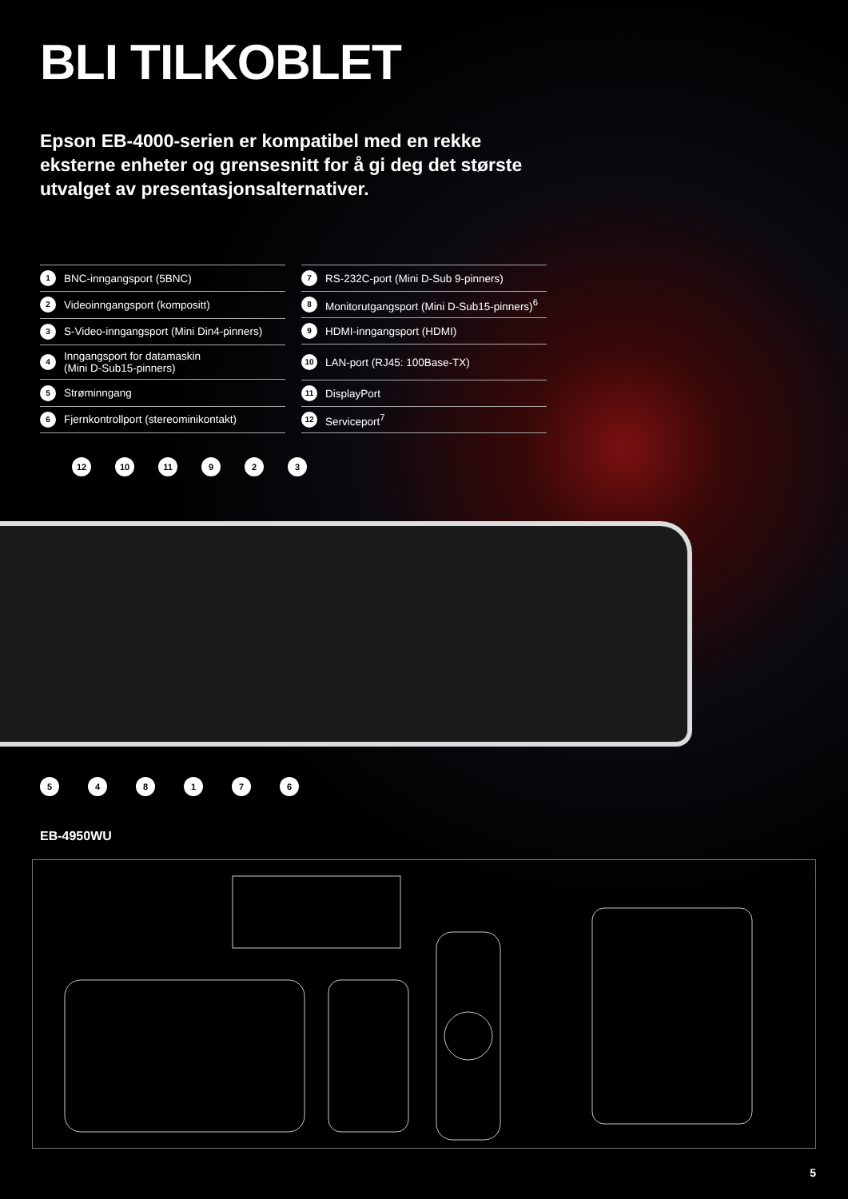BLI TILKOBLET
Epson EB-4000-serien er kompatibel med en rekke eksterne enheter og grensesnitt for å gi deg det største utvalget av presentasjonsalternativer.
| 1 | BNC-inngangsport (5BNC) |
| 2 | Videoinngangsport (kompositt) |
| 3 | S-Video-inngangsport (Mini Din4-pinners) |
| 4 | Inngangsport for datamaskin (Mini D-Sub15-pinners) |
| 5 | Strøminngang |
| 6 | Fjernkontrollport (stereominikontakt) |
| 7 | RS-232C-port (Mini D-Sub 9-pinners) |
| 8 | Monitorutgangsport (Mini D-Sub15-pinners)<sup>6</sup> |
| 9 | HDMI-inngangsport (HDMI) |
| 10 | LAN-port (RJ45: 100Base-TX) |
| 11 | DisplayPort |
| 12 | Serviceport<sup>7</sup> |
12 10 11 9 2 3
5 4 8 1 7 6
EB-4950WU
5